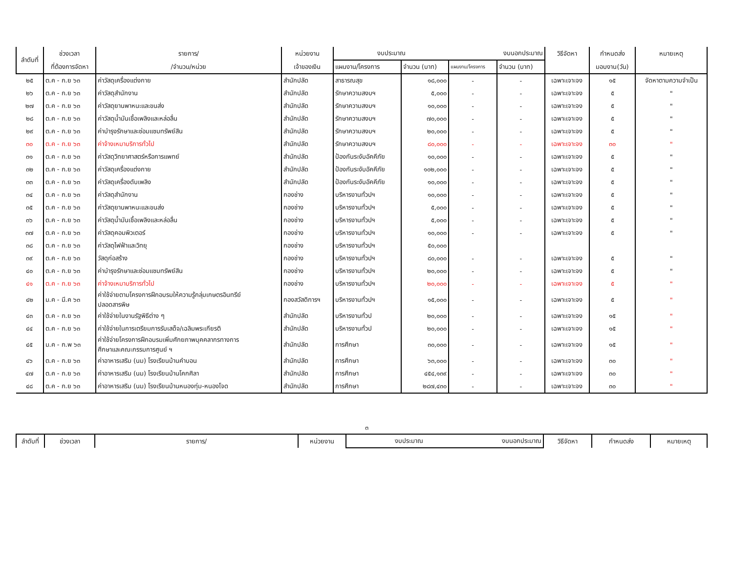| ลำดับที่ | ช่วงเวลา | รายการ/ | หน่วยงาน | งบประมาณ | | งบนอกประมาณ | | วิธีจัดหา | กำหนดส่ง | หมายเหตุ |
| | ที่ต้องการจัดหา | /จำนวน/หน่วย | เจ้าของเงิน | แผนงาน/โครงการ | จำนวน (บาท) | แผนงาน/โครงการ | จำนวน (บาท) | | มอบงาน(วัน) | |
| ๒๕ | ต.ค - ก.ย ๖๓ | ค่าวัสดุเครื่องแต่งกาย | สำนักปลัด | สาธารณสุข | ๑๘,๐๐๐ | - | - | เฉพาะเจาะจง | ๑๕ | จัดหาตามความจำเป็น |
| ๒๖ | ต.ค - ก.ย ๖๓ | ค่าวัสดุสำนักงาน | สำนักปลัด | รักษาความสงบฯ | ๕,๐๐๐ | - | - | เฉพาะเจาะจง | ๕ | " |
| ๒๗ | ต.ค - ก.ย ๖๓ | ค่าวัสดุยานพาหนะและขนส่ง | สำนักปลัด | รักษาความสงบฯ | ๑๐,๐๐๐ | - | - | เฉพาะเจาะจง | ๕ | " |
| ๒๘ | ต.ค - ก.ย ๖๓ | ค่าวัสดุน้ำมันเชื้อเพลิงและหล่อลื่น | สำนักปลัด | รักษาความสงบฯ | ๗๐,๐๐๐ | - | - | เฉพาะเจาะจง | ๕ | " |
| ๒๙ | ต.ค - ก.ย ๖๓ | ค่าบำรุงรักษาและซ่อมแซมทรัพย์สิน | สำนักปลัด | รักษาความสงบฯ | ๒๐,๐๐๐ | - | - | เฉพาะเจาะจง | ๕ | " |
| ๓๐ | ต.ค - ก.ย ๖๓ | ค่าจ้างเหมาบริการทั่วไป | สำนักปลัด | รักษาความสงบฯ | ๘๐,๐๐๐ | - | - | เฉพาะเจาะจง | ๓๐ | " |
| ๓๑ | ต.ค - ก.ย ๖๓ | ค่าวัสดุวิทยาศาสตร์หรือการแพทย์ | สำนักปลัด | ป้องกันระงับอัคคีภัย | ๑๐,๐๐๐ | - | - | เฉพาะเจาะจง | ๕ | " |
| ๓๒ | ต.ค - ก.ย ๖๓ | ค่าวัสดุเครื่องแต่งกาย | สำนักปลัด | ป้องกันระงับอัคคีภัย | ๑๐๒,๐๐๐ | - | - | เฉพาะเจาะจง | ๕ | " |
| ๓๓ | ต.ค - ก.ย ๖๓ | ค่าวัสดุเครื่องดับเพลิง | สำนักปลัด | ป้องกันระงับอัคคีภัย | ๑๐,๐๐๐ | - | - | เฉพาะเจาะจง | ๕ | " |
| ๓๔ | ต.ค - ก.ย ๖๓ | ค่าวัสดุสำนักงาน | กองช่าง | บริหารงานทั่วปฯ | ๑๐,๐๐๐ | - | - | เฉพาะเจาะจง | ๕ | " |
| ๓๕ | ต.ค - ก.ย ๖๓ | ค่าวัสดุยานพาหนะและขนส่ง | กองช่าง | บริหารงานทั่วปฯ | ๕,๐๐๐ | - | - | เฉพาะเจาะจง | ๕ | " |
| ๓๖ | ต.ค - ก.ย ๖๓ | ค่าวัสดุน้ำมันเชื้อเพลิงและหล่อลื่น | กองช่าง | บริหารงานทั่วปฯ | ๕,๐๐๐ | - | - | เฉพาะเจาะจง | ๕ | " |
| ๓๗ | ต.ค - ก.ย ๖๓ | ค่าวัสดุคอมพิวเตอร์ | กองช่าง | บริหารงานทั่วปฯ | ๑๐,๐๐๐ | - | - | เฉพาะเจาะจง | ๕ | " |
| ๓๘ | ต.ค - ก.ย ๖๓ | ค่าวัสดุไฟฟ้าและวิทยุ | กองช่าง | บริหารงานทั่วปฯ | ๕๐,๐๐๐ | | | | | |
| ๓๙ | ต.ค - ก.ย ๖๓ | วัสดุก่อสร้าง | กองช่าง | บริหารงานทั่วปฯ | ๘๐,๐๐๐ | - | - | เฉพาะเจาะจง | ๕ | " |
| ๔๐ | ต.ค - ก.ย ๖๓ | ค่าบำรุงรักษาและซ่อมแซมทรัพย์สิน | กองช่าง | บริหารงานทั่วปฯ | ๒๐,๐๐๐ | - | - | เฉพาะเจาะจง | ๕ | " |
| ๔๑ | ต.ค - ก.ย ๖๓ | ค่าจ้างเหมาบริการทั่วไป | กองช่าง | บริหารงานทั่วปฯ | ๒๐,๐๐๐ | - | - | เฉพาะเจาะจง | ๕ | " |
| ๔๒ | ม.ค - มี.ค ๖๓ | ค่าใช้จ่ายตามโครงการฝึกอบรมให้ความรู้กลุ่มเกษตรอินทรีย์ ปลอดสารพิษ | กองสวัสดิการฯ | บริหารงานทั่วปฯ | ๑๕,๐๐๐ | - | - | เฉพาะเจาะจง | ๕ | " |
| ๔๓ | ต.ค - ก.ย ๖๓ | ค่าใช้จ่ายในงานรัฐพิธีต่าง ๆ | สำนักปลัด | บริหารงานทั่วป | ๒๐,๐๐๐ | - | - | เฉพาะเจาะจง | ๑๕ | " |
| ๔๔ | ต.ค - ก.ย ๖๓ | ค่าใช้จ่ายในการเตรียมการรับเสด็จ/เฉลิมพระเกียรติ | สำนักปลัด | บริหารงานทั่วป | ๒๐,๐๐๐ | - | - | เฉพาะเจาะจง | ๑๕ | " |
| ๔๕ | ม.ค - ก.พ ๖๓ | ค่าใช้จ่ายโครงการฝึกอบรมเพิ่มศักยภาพบุคคลากรทางการ ศึกษาและคณะกรรมการศูนย์ ฯ | สำนักปลัด | การศึกษา | ๓๐,๐๐๐ | - | - | เฉพาะเจาะจง | ๑๕ | " |
| ๔๖ | ต.ค - ก.ย ๖๓ | ค่าอาหารเสริม (นม) โรงเรียนบ้านคำบอน | สำนักปลัด | การศึกษา | ๖๓,๐๐๐ | - | - | เฉพาะเจาะจง | ๓๐ | " |
| ๔๗ | ต.ค - ก.ย ๖๓ | ค่าอาหารเสริม (นม) โรงเรียนบ้านโคกศิลา | สำนักปลัด | การศึกษา | ๔๕๔,๑๓๙ | - | - | เฉพาะเจาะจง | ๓๐ | " |
| ๔๘ | ต.ค - ก.ย ๖๓ | ค่าอาหารเสริม (นม) โรงเรียนบ้านหนองทุ่ม-หนองโจด | สำนักปลัด | การศึกษา | ๒๘๗,๔๓๐ | - | - | เฉพาะเจาะจง | ๓๐ | " |
๓
| ลำดับที่ | ช่วงเวลา | รายการ/ | หน่วยงาน | งบประมาณ | งบนอกประมาณ | วิธีจัดหา | กำหนดส่ง | หมายเหตุ |